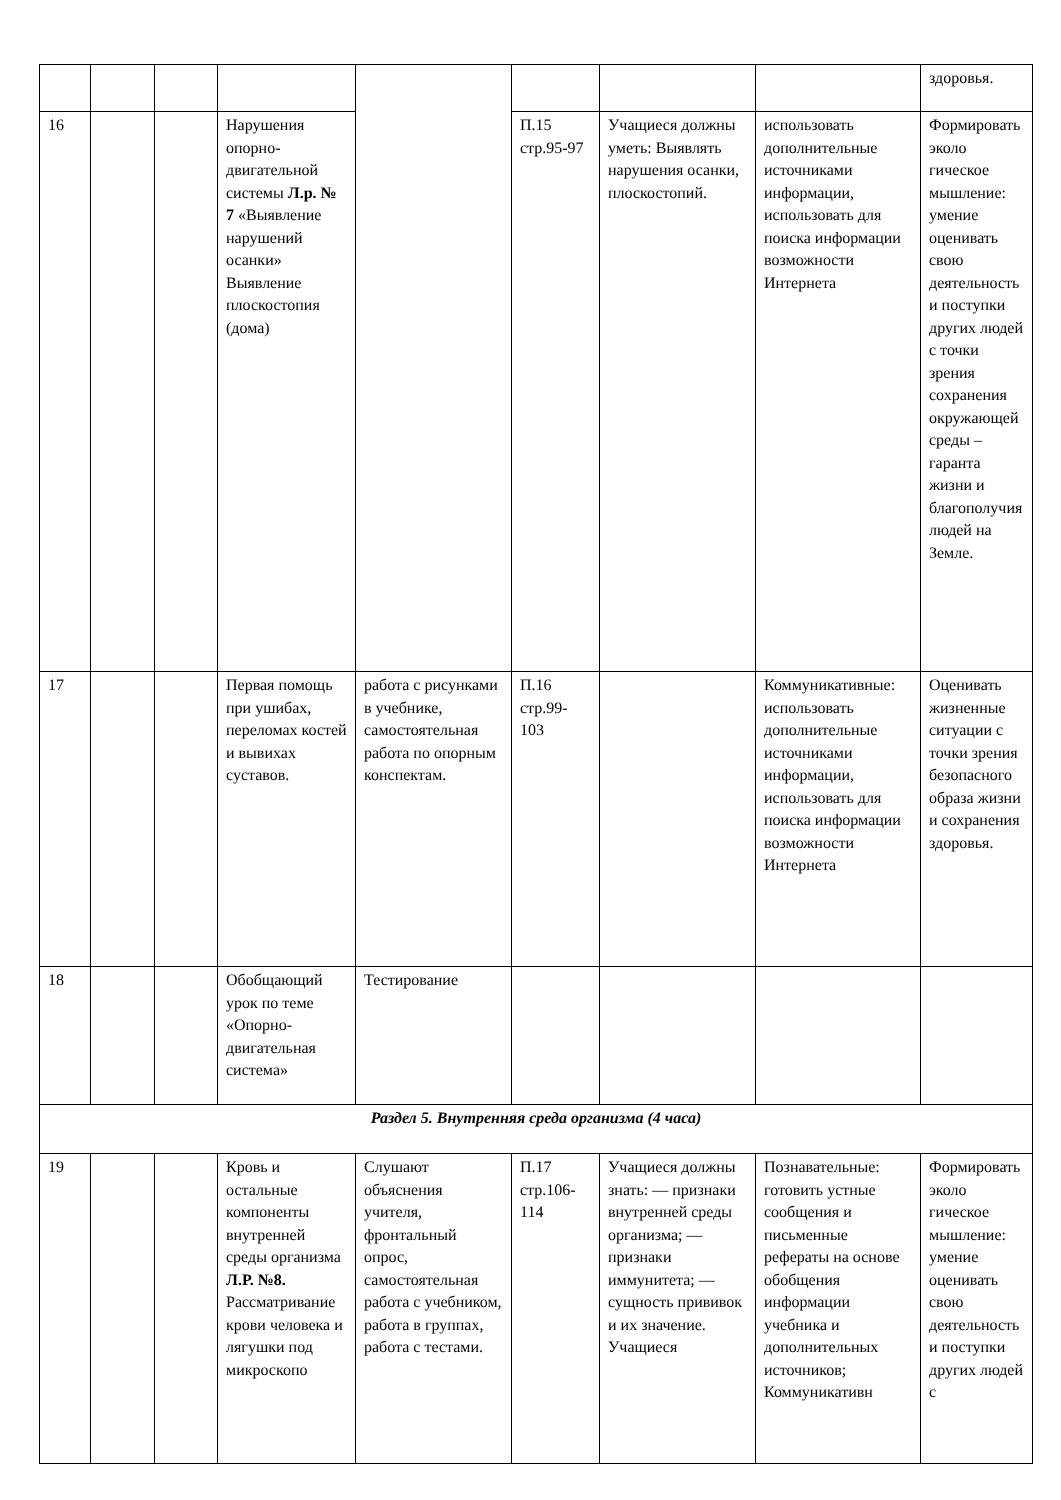| | | | | | | | | здоровья. |
| 16 | | | Нарушения опорно-двигательной системы Л.р. № 7 «Выявление нарушений осанки» Выявление плоскостопия (дома) | | П.15 стр.95-97 | Учащиеся должны уметь: Выявлять нарушения осанки, плоскостопий. | использовать дополнительные источниками информации, использовать для поиска информации возможности Интернета | Формировать эколо гическое мышление: умение оценивать свою деятельность и поступки других людей с точки зрения сохранения окружающей среды – гаранта жизни и благополучия людей на Земле. |
| 17 | | | Первая помощь при ушибах, переломах костей и вывихах суставов. | работа с рисунками в учебнике, самостоятельная работа по опорным конспектам. | П.16 стр.99-103 | | Коммуникативные: использовать дополнительные источниками информации, использовать для поиска информации возможности Интернета | Оценивать жизненные ситуации с точки зрения безопасного образа жизни и сохранения здоровья. |
| 18 | | | Обобщающий урок по теме «Опорно-двигательная система» | Тестирование | | | | |
| Раздел 5. Внутренняя среда организма (4 часа) | | | | | | | | |
| 19 | | | Кровь и остальные компоненты внутренней среды организма Л.Р. №8. Рассматривание крови человека и лягушки под микроскопо | Слушают объяснения учителя, фронтальный опрос, самостоятельная работа с учебником, работа в группах, работа с тестами. | П.17 стр.106-114 | Учащиеся должны знать: — признаки внутренней среды организма; — признаки иммунитета; — сущность прививок и их значение. Учащиеся | Познавательные: готовить устные сообщения и письменные рефераты на основе обобщения информации учебника и дополнительных источников; Коммуникативн | Формировать эколо гическое мышление: умение оценивать свою деятельность и поступки других людей с |